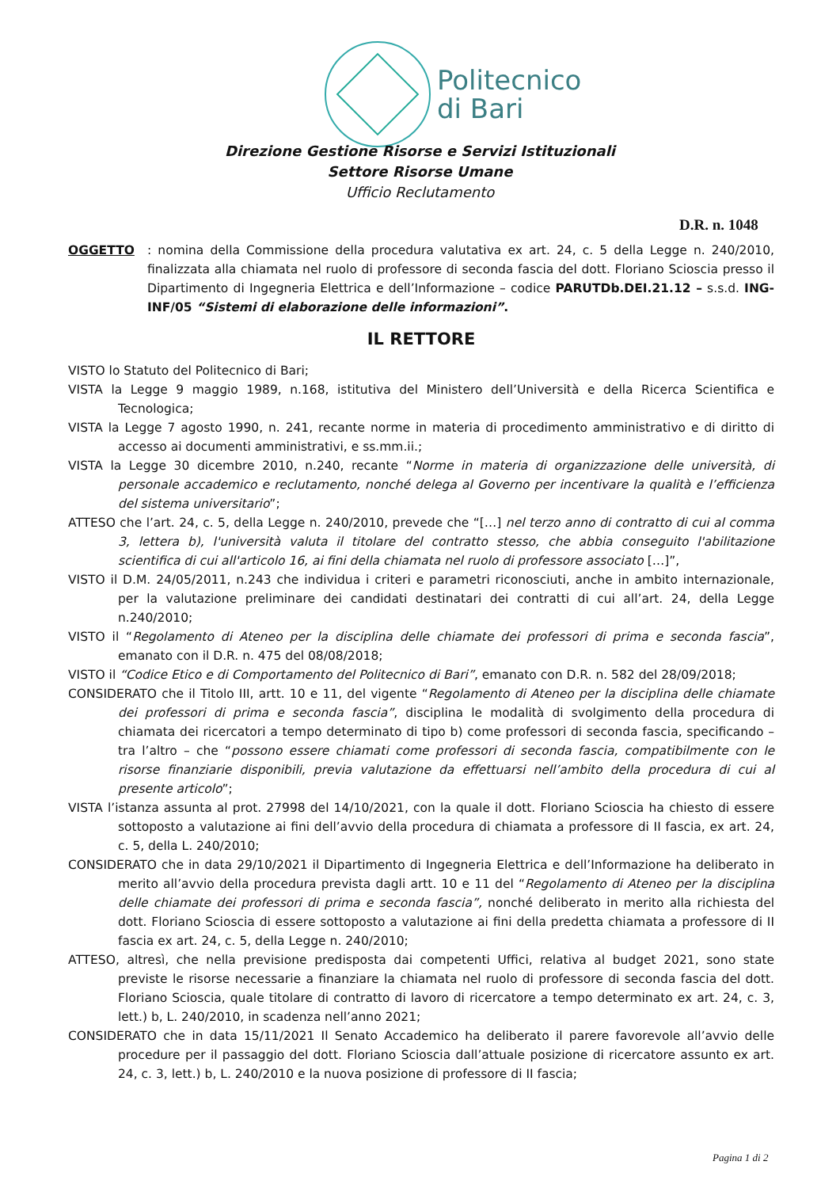Politecnico
di Bari
Direzione Gestione Risorse e Servizi Istituzionali
Settore Risorse Umane
Ufficio Reclutamento
D.R. n. 1048
OGGETTO: nomina della Commissione della procedura valutativa ex art. 24, c. 5 della Legge n. 240/2010, finalizzata alla chiamata nel ruolo di professore di seconda fascia del dott. Floriano Scioscia presso il Dipartimento di Ingegneria Elettrica e dell’Informazione – codice PARUTDb.DEI.21.12 – s.s.d. ING-INF/05 “Sistemi di elaborazione delle informazioni”.
IL RETTORE
VISTO lo Statuto del Politecnico di Bari;
VISTA la Legge 9 maggio 1989, n.168, istitutiva del Ministero dell’Università e della Ricerca Scientifica e Tecnologica;
VISTA la Legge 7 agosto 1990, n. 241, recante norme in materia di procedimento amministrativo e di diritto di accesso ai documenti amministrativi, e ss.mm.ii.;
VISTA la Legge 30 dicembre 2010, n.240, recante “Norme in materia di organizzazione delle università, di personale accademico e reclutamento, nonché delega al Governo per incentivare la qualità e l’efficienza del sistema universitario”;
ATTESO che l’art. 24, c. 5, della Legge n. 240/2010, prevede che “[…] nel terzo anno di contratto di cui al comma 3, lettera b), l'università valuta il titolare del contratto stesso, che abbia conseguito l'abilitazione scientifica di cui all'articolo 16, ai fini della chiamata nel ruolo di professore associato […]”,
VISTO il D.M. 24/05/2011, n.243 che individua i criteri e parametri riconosciuti, anche in ambito internazionale, per la valutazione preliminare dei candidati destinatari dei contratti di cui all’art. 24, della Legge n.240/2010;
VISTO il “Regolamento di Ateneo per la disciplina delle chiamate dei professori di prima e seconda fascia”, emanato con il D.R. n. 475 del 08/08/2018;
VISTO il “Codice Etico e di Comportamento del Politecnico di Bari”, emanato con D.R. n. 582 del 28/09/2018;
CONSIDERATO che il Titolo III, artt. 10 e 11, del vigente “Regolamento di Ateneo per la disciplina delle chiamate dei professori di prima e seconda fascia”, disciplina le modalità di svolgimento della procedura di chiamata dei ricercatori a tempo determinato di tipo b) come professori di seconda fascia, specificando – tra l’altro – che “possono essere chiamati come professori di seconda fascia, compatibilmente con le risorse finanziarie disponibili, previa valutazione da effettuarsi nell’ambito della procedura di cui al presente articolo”;
VISTA l’istanza assunta al prot. 27998 del 14/10/2021, con la quale il dott. Floriano Scioscia ha chiesto di essere sottoposto a valutazione ai fini dell’avvio della procedura di chiamata a professore di II fascia, ex art. 24, c. 5, della L. 240/2010;
CONSIDERATO che in data 29/10/2021 il Dipartimento di Ingegneria Elettrica e dell’Informazione ha deliberato in merito all’avvio della procedura prevista dagli artt. 10 e 11 del “Regolamento di Ateneo per la disciplina delle chiamate dei professori di prima e seconda fascia”, nonché deliberato in merito alla richiesta del dott. Floriano Scioscia di essere sottoposto a valutazione ai fini della predetta chiamata a professore di II fascia ex art. 24, c. 5, della Legge n. 240/2010;
ATTESO, altresì, che nella previsione predisposta dai competenti Uffici, relativa al budget 2021, sono state previste le risorse necessarie a finanziare la chiamata nel ruolo di professore di seconda fascia del dott. Floriano Scioscia, quale titolare di contratto di lavoro di ricercatore a tempo determinato ex art. 24, c. 3, lett.) b, L. 240/2010, in scadenza nell’anno 2021;
CONSIDERATO che in data 15/11/2021 Il Senato Accademico ha deliberato il parere favorevole all’avvio delle procedure per il passaggio del dott. Floriano Scioscia dall’attuale posizione di ricercatore assunto ex art. 24, c. 3, lett.) b, L. 240/2010 e la nuova posizione di professore di II fascia;
Pagina 1 di 2